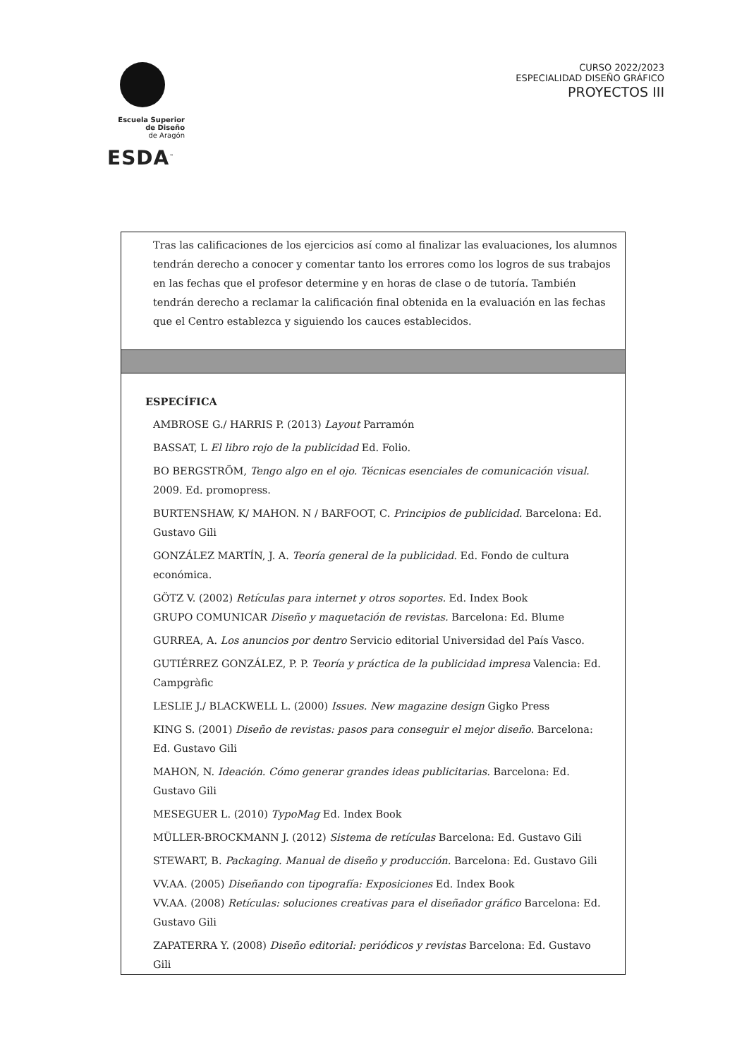Escuela Superior
de Diseño
de Aragón
ESDA<sup>™</sup>
CURSO 2022/2023
ESPECIALIDAD DISEÑO GRÁFICO
PROYECTOS III
| Tras las calificaciones de los ejercicios así como al finalizar las evaluaciones, los alumnos tendrán derecho a conocer y comentar tanto los errores como los logros de sus trabajos en las fechas que el profesor determine y en horas de clase o de tutoría. También tendrán derecho a reclamar la calificación final obtenida en la evaluación en las fechas que el Centro establezca y siguiendo los cauces establecidos. |
| ESPECÍFICA AMBROSE G./ HARRIS P. (2013) Layout Parramón BASSAT, L El libro rojo de la publicidad Ed. Folio. BO BERGSTRÖM, Tengo algo en el ojo. Técnicas esenciales de comunicación visual. 2009. Ed. promopress. BURTENSHAW, K/ MAHON. N / BARFOOT, C. Principios de publicidad. Barcelona: Ed. Gustavo Gili GONZÁLEZ MARTÍN, J. A. Teoría general de la publicidad. Ed. Fondo de cultura económica. GÖTZ V. (2002) Retículas para internet y otros soportes. Ed. Index Book GRUPO COMUNICAR Diseño y maquetación de revistas. Barcelona: Ed. Blume GURREA, A. Los anuncios por dentro Servicio editorial Universidad del País Vasco. GUTIÉRREZ GONZÁLEZ, P. P. Teoría y práctica de la publicidad impresa Valencia: Ed. Campgràfic LESLIE J./ BLACKWELL L. (2000) Issues. New magazine design Gigko Press KING S. (2001) Diseño de revistas: pasos para conseguir el mejor diseño. Barcelona: Ed. Gustavo Gili MAHON, N. Ideación. Cómo generar grandes ideas publicitarias. Barcelona: Ed. Gustavo Gili MESEGUER L. (2010) TypoMag Ed. Index Book MÜLLER-BROCKMANN J. (2012) Sistema de retículas Barcelona: Ed. Gustavo Gili STEWART, B. Packaging. Manual de diseño y producción. Barcelona: Ed. Gustavo Gili VV.AA. (2005) Diseñando con tipografía: Exposiciones Ed. Index Book VV.AA. (2008) Retículas: soluciones creativas para el diseñador gráfico Barcelona: Ed. Gustavo Gili ZAPATERRA Y. (2008) Diseño editorial: periódicos y revistas Barcelona: Ed. Gustavo Gili |